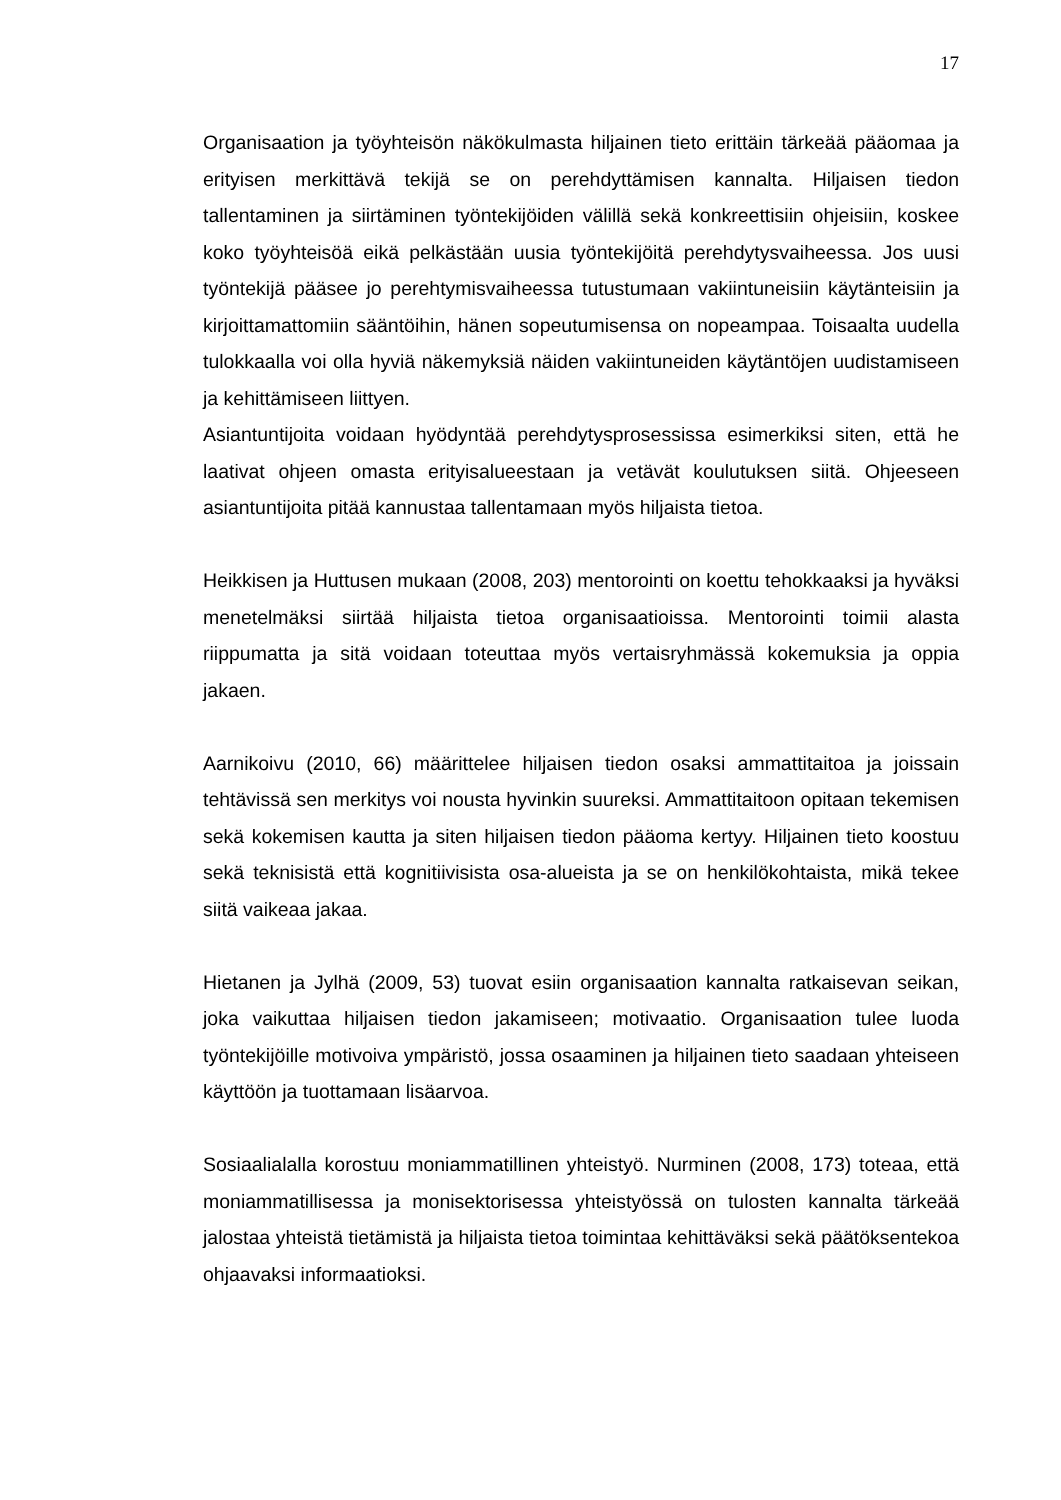17
Organisaation ja työyhteisön näkökulmasta hiljainen tieto erittäin tärkeää pääomaa ja erityisen merkittävä tekijä se on perehdyttämisen kannalta. Hiljaisen tiedon tallentaminen ja siirtäminen työntekijöiden välillä sekä konkreettisiin ohjeisiin, koskee koko työyhteisöä eikä pelkästään uusia työntekijöitä perehdytysvaiheessa. Jos uusi työntekijä pääsee jo perehtymisvaiheessa tutustumaan vakiintuneisiin käytänteisiin ja kirjoittamattomiin sääntöihin, hänen sopeutumisensa on nopeampaa. Toisaalta uudella tulokkaalla voi olla hyviä näkemyksiä näiden vakiintuneiden käytäntöjen uudistamiseen ja kehittämiseen liittyen.
Asiantuntijoita voidaan hyödyntää perehdytysprosessissa esimerkiksi siten, että he laativat ohjeen omasta erityisalueestaan ja vetävät koulutuksen siitä. Ohjeeseen asiantuntijoita pitää kannustaa tallentamaan myös hiljaista tietoa.
Heikkisen ja Huttusen mukaan (2008, 203) mentorointi on koettu tehokkaaksi ja hyväksi menetelmäksi siirtää hiljaista tietoa organisaatioissa. Mentorointi toimii alasta riippumatta ja sitä voidaan toteuttaa myös vertaisryhmässä kokemuksia ja oppia jakaen.
Aarnikoivu (2010, 66) määrittelee hiljaisen tiedon osaksi ammattitaitoa ja joissain tehtävissä sen merkitys voi nousta hyvinkin suureksi. Ammattitaitoon opitaan tekemisen sekä kokemisen kautta ja siten hiljaisen tiedon pääoma kertyy. Hiljainen tieto koostuu sekä teknisistä että kognitiivisista osa-alueista ja se on henkilökohtaista, mikä tekee siitä vaikeaa jakaa.
Hietanen ja Jylhä (2009, 53) tuovat esiin organisaation kannalta ratkaisevan seikan, joka vaikuttaa hiljaisen tiedon jakamiseen; motivaatio. Organisaation tulee luoda työntekijöille motivoiva ympäristö, jossa osaaminen ja hiljainen tieto saadaan yhteiseen käyttöön ja tuottamaan lisäarvoa.
Sosiaalialalla korostuu moniammatillinen yhteistyö. Nurminen (2008, 173) toteaa, että moniammatillisessa ja monisektorisessa yhteistyössä on tulosten kannalta tärkeää jalostaa yhteistä tietämistä ja hiljaista tietoa toimintaa kehittäväksi sekä päätöksentekoa ohjaavaksi informaatioksi.